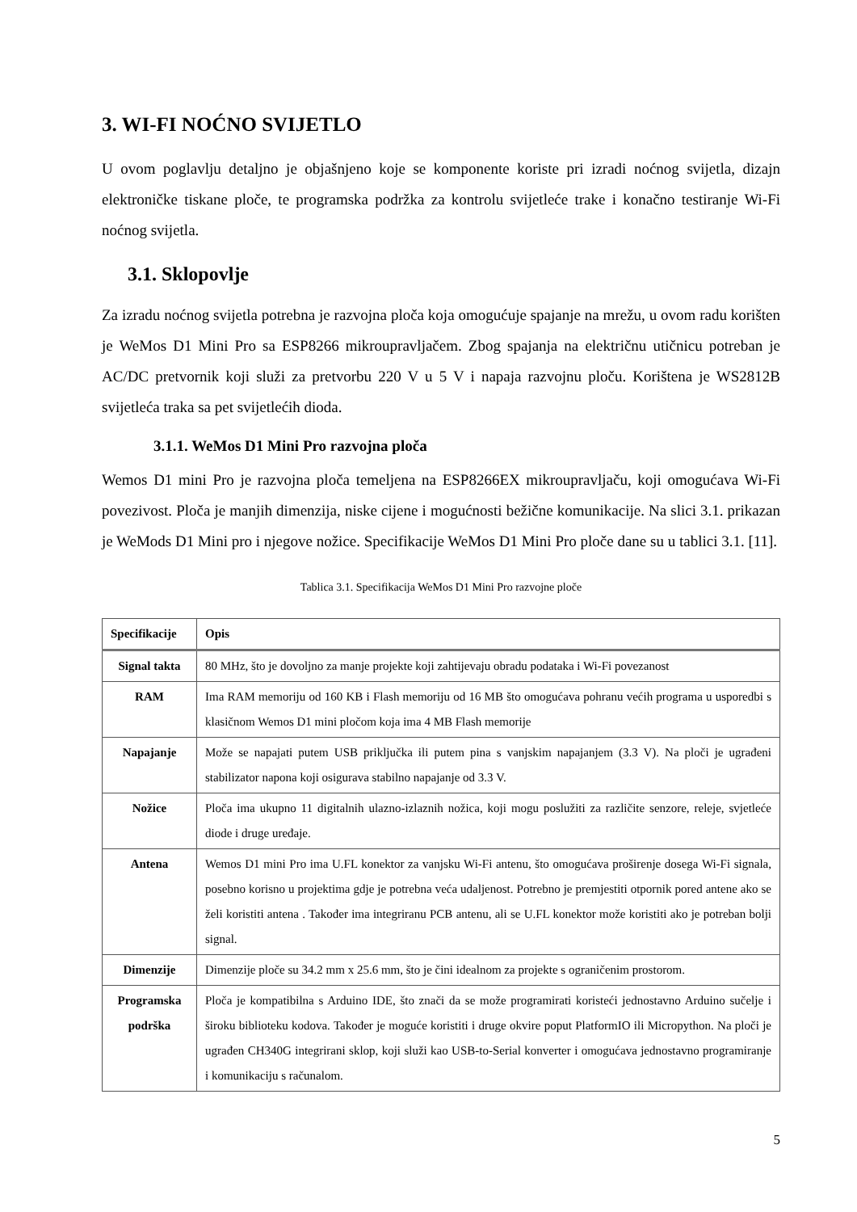3. WI-FI NOĆNO SVIJETLO
U ovom poglavlju detaljno je objašnjeno koje se komponente koriste pri izradi noćnog svijetla, dizajn elektroničke tiskane ploče, te programska podržka za kontrolu svijetleće trake i konačno testiranje Wi-Fi noćnog svijetla.
3.1. Sklopovlje
Za izradu noćnog svijetla potrebna je razvojna ploča koja omogućuje spajanje na mrežu, u ovom radu korišten je WeMos D1 Mini Pro sa ESP8266 mikroupravljačem. Zbog spajanja na električnu utičnicu potreban je AC/DC pretvornik koji služi za pretvorbu 220 V u 5 V i napaja razvojnu ploču. Korištena je WS2812B svijetleća traka sa pet svijetlećih dioda.
3.1.1. WeMos D1 Mini Pro razvojna ploča
Wemos D1 mini Pro je razvojna ploča temeljena na ESP8266EX mikroupravljaču, koji omogućava Wi-Fi povezivost. Ploča je manjih dimenzija, niske cijene i mogućnosti bežične komunikacije. Na slici 3.1. prikazan je WeMods D1 Mini pro i njegove nožice. Specifikacije WeMos D1 Mini Pro ploče dane su u tablici 3.1. [11].
Tablica 3.1. Specifikacija WeMos D1 Mini Pro razvojne ploče
| Specifikacije | Opis |
| --- | --- |
| Signal takta | 80 MHz, što je dovoljno za manje projekte koji zahtijevaju obradu podataka i Wi-Fi povezanost |
| RAM | Ima RAM memoriju od 160 KB i Flash memoriju od 16 MB što omogućava pohranu većih programa u usporedbi s klasičnom Wemos D1 mini pločom koja ima 4 MB Flash memorije |
| Napajanje | Može se napajati putem USB priključka ili putem pina s vanjskim napajanjem (3.3 V). Na ploči je ugrađeni stabilizator napona koji osigurava stabilno napajanje od 3.3 V. |
| Nožice | Ploča ima ukupno 11 digitalnih ulazno-izlaznih nožica, koji mogu poslužiti za različite senzore, releje, svjetleće diode i druge uređaje. |
| Antena | Wemos D1 mini Pro ima U.FL konektor za vanjsku Wi-Fi antenu, što omogućava proširenje dosega Wi-Fi signala, posebno korisno u projektima gdje je potrebna veća udaljenost. Potrebno je premjestiti otpornik pored antene ako se želi koristiti antena . Također ima integriranu PCB antenu, ali se U.FL konektor može koristiti ako je potreban bolji signal. |
| Dimenzije | Dimenzije ploče su 34.2 mm x 25.6 mm, što je čini idealnom za projekte s ograničenim prostorom. |
| Programska podrška | Ploča je kompatibilna s Arduino IDE, što znači da se može programirati koristeći jednostavno Arduino sučelje i široku biblioteku kodova. Također je moguće koristiti i druge okvire poput PlatformIO ili Micropython. Na ploči je ugrađen CH340G integrirani sklop, koji služi kao USB-to-Serial konverter i omogućava jednostavno programiranje i komunikaciju s računalom. |
5